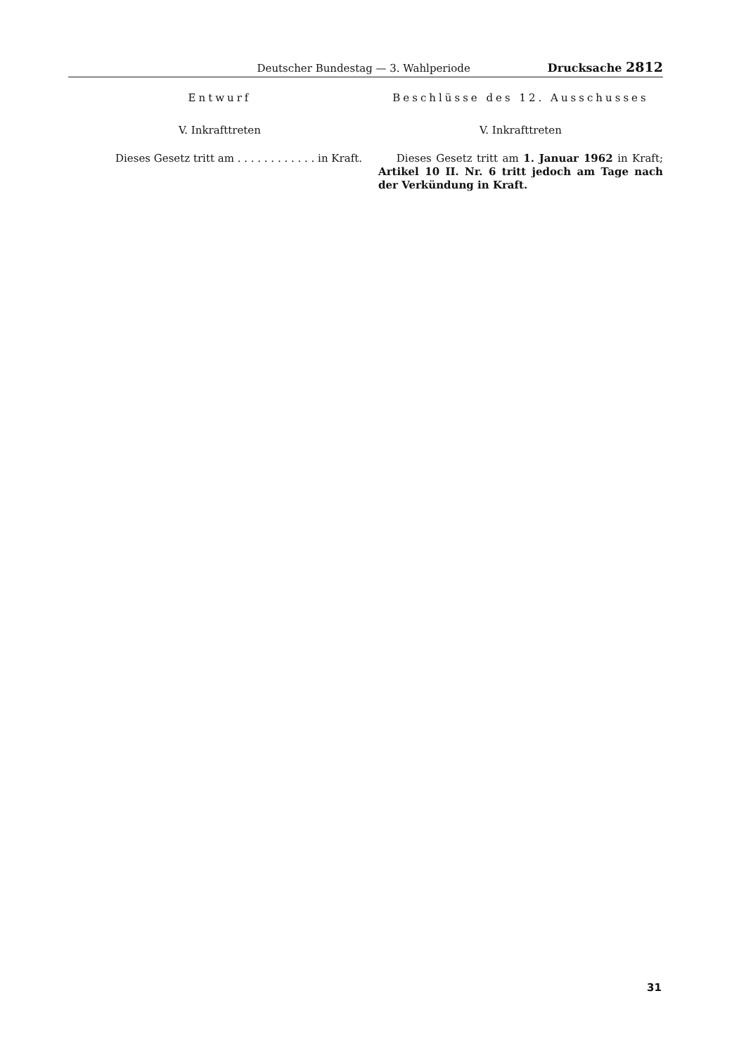Deutscher Bundestag — 3. Wahlperiode Drucksache 2812
Entwurf
V. Inkrafttreten
Dieses Gesetz tritt am . . . . . . . . . . . . in Kraft.
Beschlüsse des 12. Ausschusses
V. Inkrafttreten
Dieses Gesetz tritt am 1. Januar 1962 in Kraft; Artikel 10 II. Nr. 6 tritt jedoch am Tage nach der Verkündung in Kraft.
31